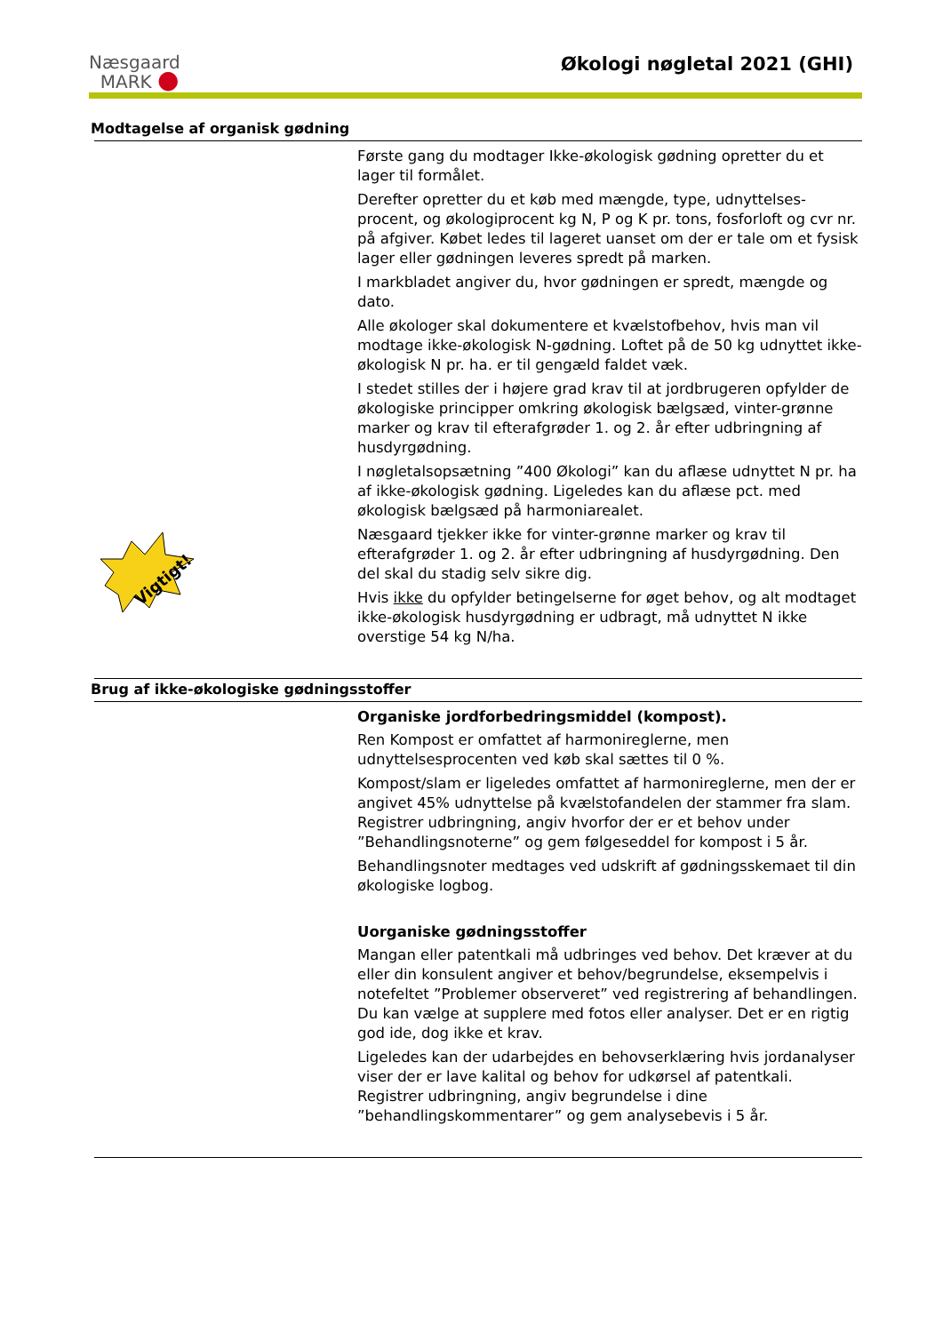Næsgaard
MARK ●
Økologi nøgletal 2021 (GHI)
Modtagelse af organisk gødning
Vigtigt!
Første gang du modtager Ikke-økologisk gødning opretter du et lager til formålet.
Derefter opretter du et køb med mængde, type, udnyttelses-procent, og økologiprocent kg N, P og K pr. tons, fosforloft og cvr nr. på afgiver. Købet ledes til lageret uanset om der er tale om et fysisk lager eller gødningen leveres spredt på marken.
I markbladet angiver du, hvor gødningen er spredt, mængde og dato.
Alle økologer skal dokumentere et kvælstofbehov, hvis man vil modtage ikke-økologisk N-gødning. Loftet på de 50 kg udnyttet ikke-økologisk N pr. ha. er til gengæld faldet væk.
I stedet stilles der i højere grad krav til at jordbrugeren opfylder de økologiske principper omkring økologisk bælgsæd, vinter-grønne marker og krav til efterafgrøder 1. og 2. år efter udbringning af husdyrgødning.
I nøgletalsopsætning ”400 Økologi” kan du aflæse udnyttet N pr. ha af ikke-økologisk gødning. Ligeledes kan du aflæse pct. med økologisk bælgsæd på harmoniarealet.
Næsgaard tjekker ikke for vinter-grønne marker og krav til efterafgrøder 1. og 2. år efter udbringning af husdyrgødning. Den del skal du stadig selv sikre dig.
Hvis ikke du opfylder betingelserne for øget behov, og alt modtaget ikke-økologisk husdyrgødning er udbragt, må udnyttet N ikke overstige 54 kg N/ha.
Brug af ikke-økologiske gødningsstoffer
Organiske jordforbedringsmiddel (kompost).
Ren Kompost er omfattet af harmonireglerne, men udnyttelsesprocenten ved køb skal sættes til 0 %.
Kompost/slam er ligeledes omfattet af harmonireglerne, men der er angivet 45% udnyttelse på kvælstofandelen der stammer fra slam. Registrer udbringning, angiv hvorfor der er et behov under ”Behandlingsnoterne” og gem følgeseddel for kompost i 5 år.
Behandlingsnoter medtages ved udskrift af gødningsskemaet til din økologiske logbog.
Uorganiske gødningsstoffer
Mangan eller patentkali må udbringes ved behov. Det kræver at du eller din konsulent angiver et behov/begrundelse, eksempelvis i notefeltet ”Problemer observeret” ved registrering af behandlingen. Du kan vælge at supplere med fotos eller analyser. Det er en rigtig god ide, dog ikke et krav.
Ligeledes kan der udarbejdes en behovserklæring hvis jordanalyser viser der er lave kalital og behov for udkørsel af patentkali. Registrer udbringning, angiv begrundelse i dine ”behandlingskommentarer” og gem analysebevis i 5 år.